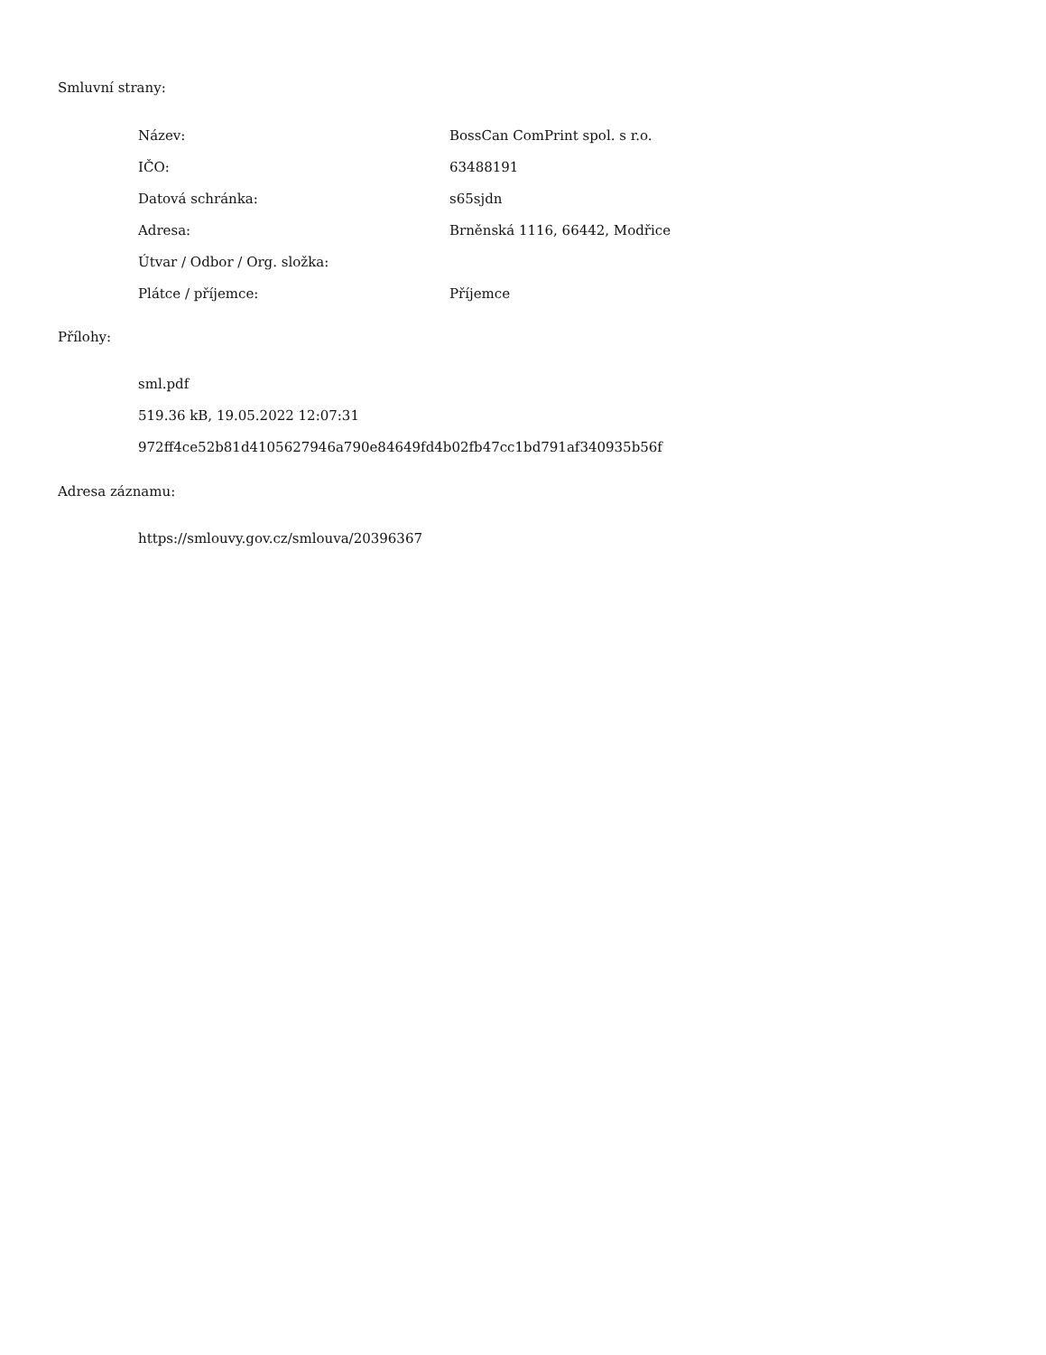Smluvní strany:
| Název: | BossCan ComPrint spol. s r.o. |
| IČO: | 63488191 |
| Datová schránka: | s65sjdn |
| Adresa: | Brněnská 1116, 66442, Modřice |
| Útvar / Odbor / Org. složka: | |
| Plátce / příjemce: | Příjemce |
Přílohy:
sml.pdf
519.36 kB, 19.05.2022 12:07:31
972ff4ce52b81d4105627946a790e84649fd4b02fb47cc1bd791af340935b56f
Adresa záznamu:
https://smlouvy.gov.cz/smlouva/20396367